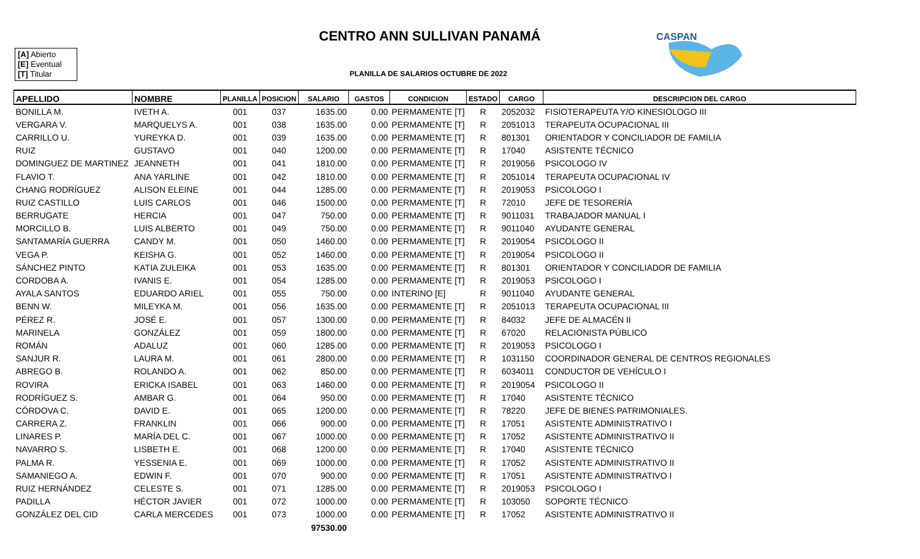[A] Abierto
[E] Eventual
[T] Titular
CENTRO ANN SULLIVAN PANAMÁ
PLANILLA DE SALARIOS OCTUBRE DE 2022
CASPAN
| APELLIDO | NOMBRE | PLANILLA | POSICION | SALARIO | GASTOS | CONDICION | ESTADO | CARGO | DESCRIPCION DEL CARGO |
| --- | --- | --- | --- | --- | --- | --- | --- | --- | --- |
| BONILLA M. | IVETH A. | 001 | 037 | 1635.00 | 0.00 | PERMAMENTE [T] | R | 2052032 | FISIOTERAPEUTA Y/O KINESIOLOGO III |
| VERGARA V. | MARQUELYS A. | 001 | 038 | 1635.00 | 0.00 | PERMAMENTE [T] | R | 2051013 | TERAPEUTA OCUPACIONAL III |
| CARRILLO U. | YUREYKA D. | 001 | 039 | 1635.00 | 0.00 | PERMAMENTE [T] | R | 801301 | ORIENTADOR Y CONCILIADOR DE FAMILIA |
| RUIZ | GUSTAVO | 001 | 040 | 1200.00 | 0.00 | PERMAMENTE [T] | R | 17040 | ASISTENTE TÉCNICO |
| DOMINGUEZ DE MARTINEZ | JEANNETH | 001 | 041 | 1810.00 | 0.00 | PERMAMENTE [T] | R | 2019056 | PSICOLOGO IV |
| FLAVIO T. | ANA YARLINE | 001 | 042 | 1810.00 | 0.00 | PERMAMENTE [T] | R | 2051014 | TERAPEUTA OCUPACIONAL IV |
| CHANG RODRÍGUEZ | ALISON ELEINE | 001 | 044 | 1285.00 | 0.00 | PERMAMENTE [T] | R | 2019053 | PSICOLOGO I |
| RUIZ CASTILLO | LUIS CARLOS | 001 | 046 | 1500.00 | 0.00 | PERMAMENTE [T] | R | 72010 | JEFE DE TESORERÍA |
| BERRUGATE | HERCIA | 001 | 047 | 750.00 | 0.00 | PERMAMENTE [T] | R | 9011031 | TRABAJADOR MANUAL I |
| MORCILLO B. | LUIS ALBERTO | 001 | 049 | 750.00 | 0.00 | PERMAMENTE [T] | R | 9011040 | AYUDANTE GENERAL |
| SANTAMARÍA GUERRA | CANDY M. | 001 | 050 | 1460.00 | 0.00 | PERMAMENTE [T] | R | 2019054 | PSICOLOGO II |
| VEGA P. | KEISHA G. | 001 | 052 | 1460.00 | 0.00 | PERMAMENTE [T] | R | 2019054 | PSICOLOGO II |
| SÁNCHEZ PINTO | KATIA ZULEIKA | 001 | 053 | 1635.00 | 0.00 | PERMAMENTE [T] | R | 801301 | ORIENTADOR Y CONCILIADOR DE FAMILIA |
| CORDOBA A. | IVANIS E. | 001 | 054 | 1285.00 | 0.00 | PERMAMENTE [T] | R | 2019053 | PSICOLOGO I |
| AYALA SANTOS | EDUARDO ARIEL | 001 | 055 | 750.00 | 0.00 | INTERINO [E] | R | 9011040 | AYUDANTE GENERAL |
| BENN W. | MILEYKA M. | 001 | 056 | 1635.00 | 0.00 | PERMAMENTE [T] | R | 2051013 | TERAPEUTA OCUPACIONAL III |
| PÉREZ R. | JOSÉ E. | 001 | 057 | 1300.00 | 0.00 | PERMAMENTE [T] | R | 84032 | JEFE DE ALMACÉN II |
| MARINELA | GONZÁLEZ | 001 | 059 | 1800.00 | 0.00 | PERMAMENTE [T] | R | 67020 | RELACIONISTA PÚBLICO |
| ROMÁN | ADALUZ | 001 | 060 | 1285.00 | 0.00 | PERMAMENTE [T] | R | 2019053 | PSICOLOGO I |
| SANJUR R. | LAURA M. | 001 | 061 | 2800.00 | 0.00 | PERMAMENTE [T] | R | 1031150 | COORDINADOR GENERAL DE CENTROS REGIONALES |
| ABREGO B. | ROLANDO A. | 001 | 062 | 850.00 | 0.00 | PERMAMENTE [T] | R | 6034011 | CONDUCTOR DE VEHÍCULO I |
| ROVIRA | ERICKA ISABEL | 001 | 063 | 1460.00 | 0.00 | PERMAMENTE [T] | R | 2019054 | PSICOLOGO II |
| RODRÍGUEZ S. | AMBAR G. | 001 | 064 | 950.00 | 0.00 | PERMAMENTE [T] | R | 17040 | ASISTENTE TÉCNICO |
| CÓRDOVA C. | DAVID E. | 001 | 065 | 1200.00 | 0.00 | PERMAMENTE [T] | R | 78220 | JEFE DE BIENES PATRIMONIALES. |
| CARRERA Z. | FRANKLIN | 001 | 066 | 900.00 | 0.00 | PERMAMENTE [T] | R | 17051 | ASISTENTE ADMINISTRATIVO I |
| LINARES P. | MARÍA DEL C. | 001 | 067 | 1000.00 | 0.00 | PERMAMENTE [T] | R | 17052 | ASISTENTE ADMINISTRATIVO II |
| NAVARRO S. | LISBETH E. | 001 | 068 | 1200.00 | 0.00 | PERMAMENTE [T] | R | 17040 | ASISTENTE TÉCNICO |
| PALMA R. | YESSENIA E. | 001 | 069 | 1000.00 | 0.00 | PERMAMENTE [T] | R | 17052 | ASISTENTE ADMINISTRATIVO II |
| SAMANIEGO A. | EDWIN F. | 001 | 070 | 900.00 | 0.00 | PERMAMENTE [T] | R | 17051 | ASISTENTE ADMINISTRATIVO I |
| RUIZ HERNÁNDEZ | CELESTE S. | 001 | 071 | 1285.00 | 0.00 | PERMAMENTE [T] | R | 2019053 | PSICOLOGO I |
| PADILLA | HÉCTOR JAVIER | 001 | 072 | 1000.00 | 0.00 | PERMAMENTE [T] | R | 103050 | SOPORTE TÉCNICO |
| GONZÁLEZ DEL CID | CARLA MERCEDES | 001 | 073 | 1000.00 | 0.00 | PERMAMENTE [T] | R | 17052 | ASISTENTE ADMINISTRATIVO II |
| | | | | 97530.00 | | | | | |